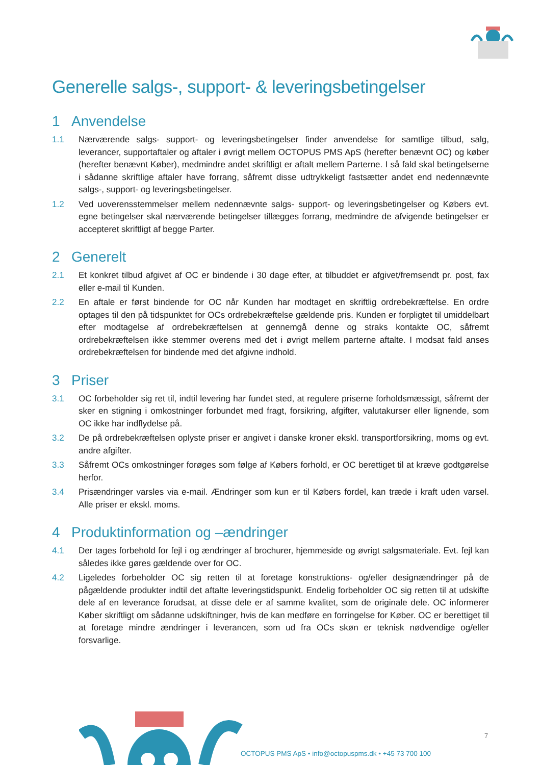Generelle salgs-, support- & leveringsbetingelser
1 Anvendelse
1.1 Nærværende salgs- support- og leveringsbetingelser finder anvendelse for samtlige tilbud, salg, leverancer, supportaftaler og aftaler i øvrigt mellem OCTOPUS PMS ApS (herefter benævnt OC) og køber (herefter benævnt Køber), medmindre andet skriftligt er aftalt mellem Parterne. I så fald skal betingelserne i sådanne skriftlige aftaler have forrang, såfremt disse udtrykkeligt fastsætter andet end nedennævnte salgs-, support- og leveringsbetingelser.
1.2 Ved uoverensstemmelser mellem nedennævnte salgs- support- og leveringsbetingelser og Købers evt. egne betingelser skal nærværende betingelser tillægges forrang, medmindre de afvigende betingelser er accepteret skriftligt af begge Parter.
2 Generelt
2.1 Et konkret tilbud afgivet af OC er bindende i 30 dage efter, at tilbuddet er afgivet/fremsendt pr. post, fax eller e-mail til Kunden.
2.2 En aftale er først bindende for OC når Kunden har modtaget en skriftlig ordrebekræftelse. En ordre optages til den på tidspunktet for OCs ordrebekræftelse gældende pris. Kunden er forpligtet til umiddelbart efter modtagelse af ordrebekræftelsen at gennemgå denne og straks kontakte OC, såfremt ordrebekræftelsen ikke stemmer overens med det i øvrigt mellem parterne aftalte. I modsat fald anses ordrebekræftelsen for bindende med det afgivne indhold.
3 Priser
3.1 OC forbeholder sig ret til, indtil levering har fundet sted, at regulere priserne forholdsmæssigt, såfremt der sker en stigning i omkostninger forbundet med fragt, forsikring, afgifter, valutakurser eller lignende, som OC ikke har indflydelse på.
3.2 De på ordrebekræftelsen oplyste priser er angivet i danske kroner ekskl. transportforsikring, moms og evt. andre afgifter.
3.3 Såfremt OCs omkostninger forøges som følge af Købers forhold, er OC berettiget til at kræve godtgørelse herfor.
3.4 Prisændringer varsles via e-mail. Ændringer som kun er til Købers fordel, kan træde i kraft uden varsel. Alle priser er ekskl. moms.
4 Produktinformation og –ændringer
4.1 Der tages forbehold for fejl i og ændringer af brochurer, hjemmeside og øvrigt salgsmateriale. Evt. fejl kan således ikke gøres gældende over for OC.
4.2 Ligeledes forbeholder OC sig retten til at foretage konstruktions- og/eller designændringer på de pågældende produkter indtil det aftalte leveringstidspunkt. Endelig forbeholder OC sig retten til at udskifte dele af en leverance forudsat, at disse dele er af samme kvalitet, som de originale dele. OC informerer Køber skriftligt om sådanne udskiftninger, hvis de kan medføre en forringelse for Køber. OC er berettiget til at foretage mindre ændringer i leverancen, som ud fra OCs skøn er teknisk nødvendige og/eller forsvarlige.
7
OCTOPUS PMS ApS • info@octopuspms.dk • +45 73 700 100